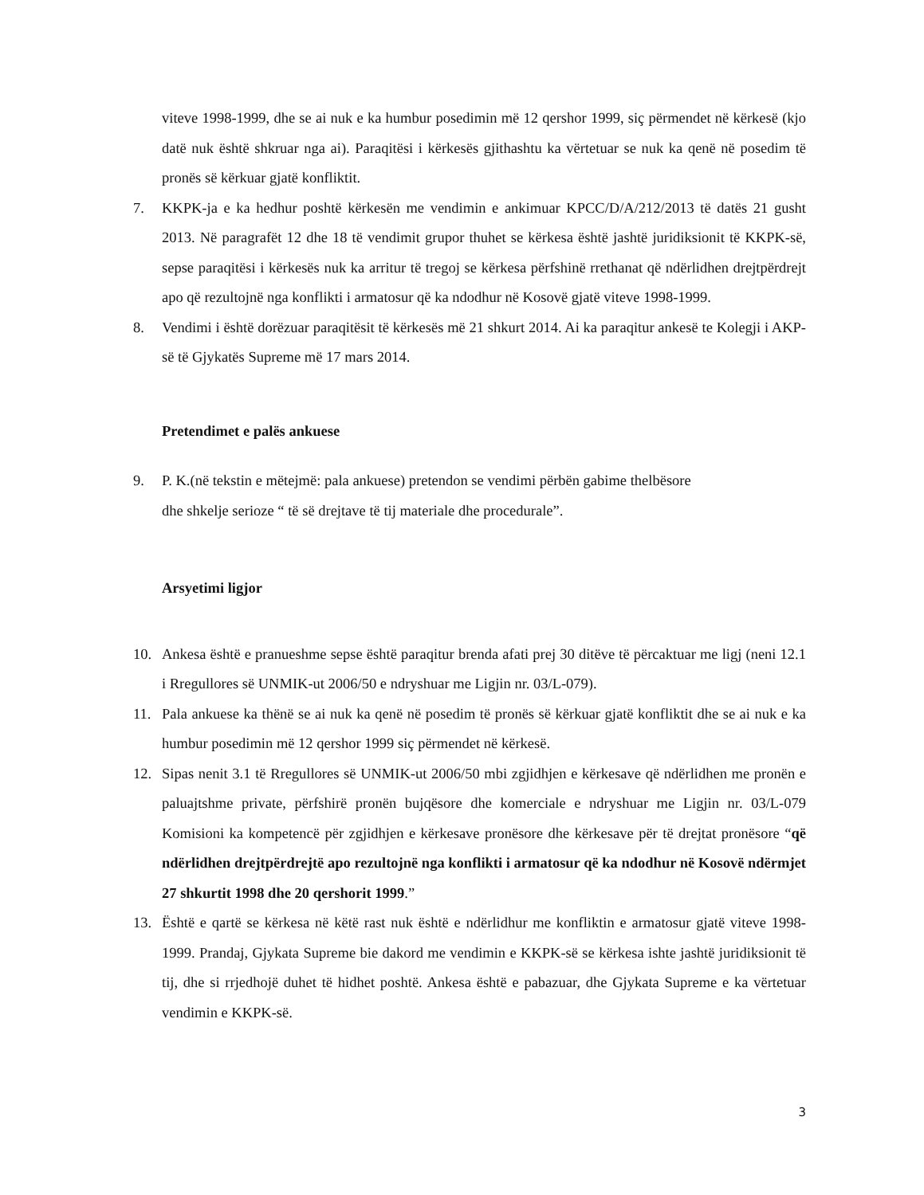viteve 1998-1999, dhe se ai nuk e ka humbur posedimin më 12 qershor 1999, siç përmendet në kërkesë (kjo datë nuk është shkruar nga ai). Paraqitësi i kërkesës gjithashtu ka vërtetuar se nuk ka qenë në posedim të pronës së kërkuar gjatë konfliktit.
7. KKPK-ja e ka hedhur poshtë kërkesën me vendimin e ankimuar KPCC/D/A/212/2013 të datës 21 gusht 2013. Në paragrafët 12 dhe 18 të vendimit grupor thuhet se kërkesa është jashtë juridiksionit të KKPK-së, sepse paraqitësi i kërkesës nuk ka arritur të tregoj se kërkesa përfshinë rrethanat që ndërlidhen drejtpërdrejt apo që rezultojnë nga konflikti i armatosur që ka ndodhur në Kosovë gjatë viteve 1998-1999.
8. Vendimi i është dorëzuar paraqitësit të kërkesës më 21 shkurt 2014. Ai ka paraqitur ankesë te Kolegji i AKP-së të Gjykatës Supreme më 17 mars 2014.
Pretendimet e palës ankuese
9. P. K.(në tekstin e mëtejmë: pala ankuese) pretendon se vendimi përbën gabime thelbësore
dhe shkelje serioze “ të së drejtave të tij materiale dhe procedurale”.
Arsyetimi ligjor
10. Ankesa është e pranueshme sepse është paraqitur brenda afati prej 30 ditëve të përcaktuar me ligj (neni 12.1 i Rregullores së UNMIK-ut 2006/50 e ndryshuar me Ligjin nr. 03/L-079).
11. Pala ankuese ka thënë se ai nuk ka qenë në posedim të pronës së kërkuar gjatë konfliktit dhe se ai nuk e ka humbur posedimin më 12 qershor 1999 siç përmendet në kërkesë.
12. Sipas nenit 3.1 të Rregullores së UNMIK-ut 2006/50 mbi zgjidhjen e kërkesave që ndërlidhen me pronën e paluajtshme private, përfshirë pronën bujqësore dhe komerciale e ndryshuar me Ligjin nr. 03/L-079 Komisioni ka kompetencë për zgjidhjen e kërkesave pronësore dhe kërkesave për të drejtat pronësore “që ndërlidhen drejtpërdrejtë apo rezultojnë nga konflikti i armatosur që ka ndodhur në Kosovë ndërmjet 27 shkurtit 1998 dhe 20 qershorit 1999.”
13. Është e qartë se kërkesa në këtë rast nuk është e ndërlidhur me konfliktin e armatosur gjatë viteve 1998-1999. Prandaj, Gjykata Supreme bie dakord me vendimin e KKPK-së se kërkesa ishte jashtë juridiksionit të tij, dhe si rrjedhojë duhet të hidhet poshtë. Ankesa është e pabazuar, dhe Gjykata Supreme e ka vërtetuar vendimin e KKPK-së.
3